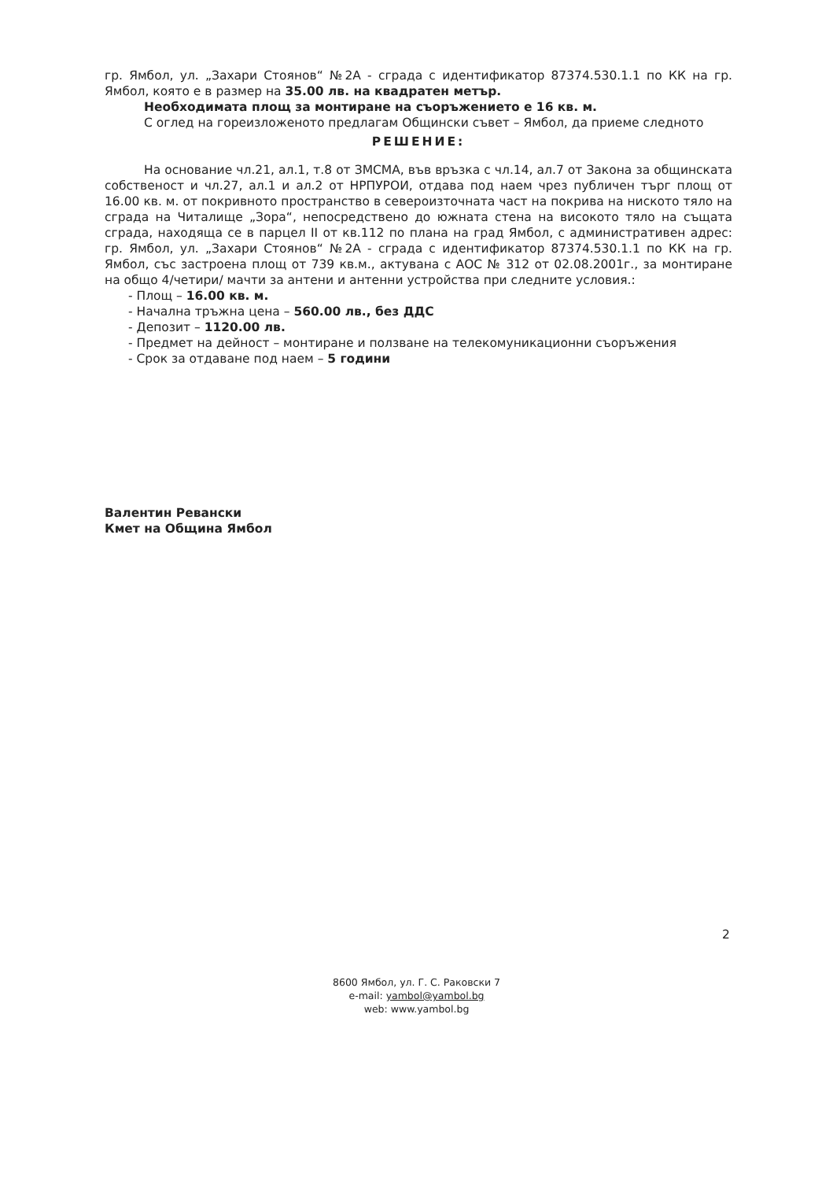гр. Ямбол, ул. „Захари Стоянов“ №2А - сграда с идентификатор 87374.530.1.1 по КК на гр. Ямбол, която е в размер на 35.00 лв. на квадратен метър.
Необходимата площ за монтиране на съоръжението е 16 кв. м.
С оглед на гореизложеното предлагам Общински съвет – Ямбол, да приеме следното
РЕШЕНИЕ:
На основание чл.21, ал.1, т.8 от ЗМСМА, във връзка с чл.14, ал.7 от Закона за общинската собственост и чл.27, ал.1 и ал.2 от НРПУРОИ, отдава под наем чрез публичен търг площ от 16.00 кв. м. от покривното пространство в североизточната част на покрива на ниското тяло на сграда на Читалище „Зора“, непосредствено до южната стена на високото тяло на същата сграда, находяща се в парцел II от кв.112 по плана на град Ямбол, с административен адрес: гр. Ямбол, ул. „Захари Стоянов“ №2А - сграда с идентификатор 87374.530.1.1 по КК на гр. Ямбол, със застроена площ от 739 кв.м., актувана с АОС № 312 от 02.08.2001г., за монтиране на общо 4/четири/ мачти за антени и антенни устройства при следните условия.:
- Площ – 16.00 кв. м.
- Начална тръжна цена – 560.00 лв., без ДДС
- Депозит – 1120.00 лв.
- Предмет на дейност – монтиране и ползване на телекомуникационни съоръжения
- Срок за отдаване под наем – 5 години
Валентин Ревански
Кмет на Община Ямбол
2
8600 Ямбол, ул. Г. С. Раковски 7
e-mail: yambol@yambol.bg
web: www.yambol.bg